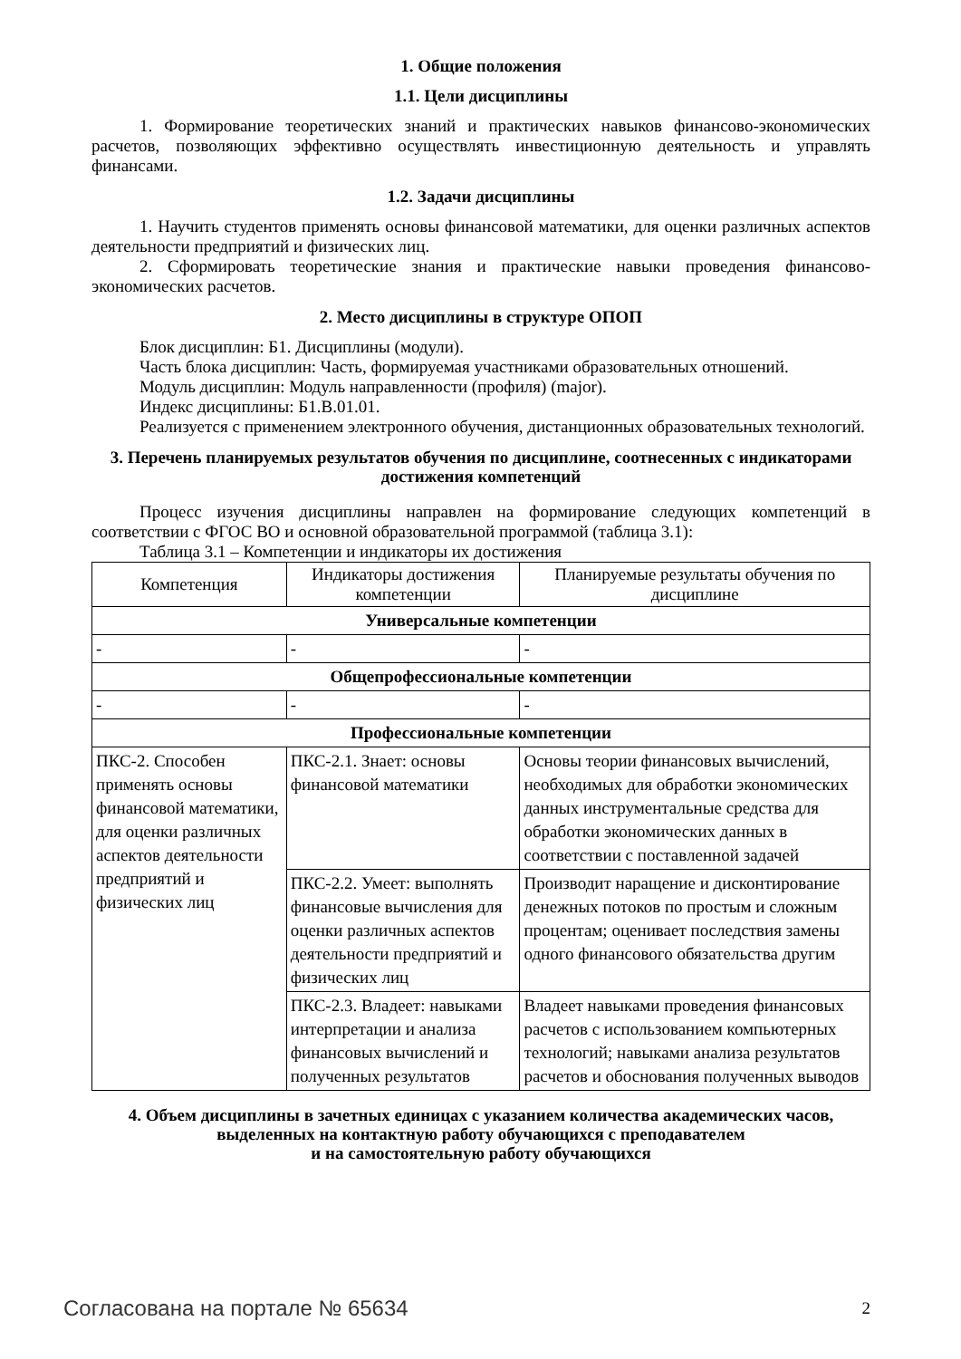1. Общие положения
1.1. Цели дисциплины
1. Формирование теоретических знаний и практических навыков финансово-экономических расчетов, позволяющих эффективно осуществлять инвестиционную деятельность и управлять финансами.
1.2. Задачи дисциплины
1. Научить студентов применять основы финансовой математики, для оценки различных аспектов деятельности предприятий и физических лиц.
2. Сформировать теоретические знания и практические навыки проведения финансово-экономических расчетов.
2. Место дисциплины в структуре ОПОП
Блок дисциплин: Б1. Дисциплины (модули).
Часть блока дисциплин: Часть, формируемая участниками образовательных отношений.
Модуль дисциплин: Модуль направленности (профиля) (major).
Индекс дисциплины: Б1.В.01.01.
Реализуется с применением электронного обучения, дистанционных образовательных технологий.
3. Перечень планируемых результатов обучения по дисциплине, соотнесенных с индикаторами достижения компетенций
Процесс изучения дисциплины направлен на формирование следующих компетенций в соответствии с ФГОС ВО и основной образовательной программой (таблица 3.1):
Таблица 3.1 – Компетенции и индикаторы их достижения
| Компетенция | Индикаторы достижения компетенции | Планируемые результаты обучения по дисциплине |
| --- | --- | --- |
| Универсальные компетенции | | |
| - | - | - |
| Общепрофессиональные компетенции | | |
| - | - | - |
| Профессиональные компетенции | | |
| ПКС-2. Способен применять основы финансовой математики, для оценки различных аспектов деятельности предприятий и физических лиц | ПКС-2.1. Знает: основы финансовой математики | Основы теории финансовых вычислений, необходимых для обработки экономических данных инструментальные средства для обработки экономических данных в соответствии с поставленной задачей |
| | ПКС-2.2. Умеет: выполнять финансовые вычисления для оценки различных аспектов деятельности предприятий и физических лиц | Производит наращение и дисконтирование денежных потоков по простым и сложным процентам; оценивает последствия замены одного финансового обязательства другим |
| | ПКС-2.3. Владеет: навыками интерпретации и анализа финансовых вычислений и полученных результатов | Владеет навыками проведения финансовых расчетов с использованием компьютерных технологий; навыками анализа результатов расчетов и обоснования полученных выводов |
4. Объем дисциплины в зачетных единицах с указанием количества академических часов, выделенных на контактную работу обучающихся с преподавателем
и на самостоятельную работу обучающихся
Согласована на портале № 65634 2